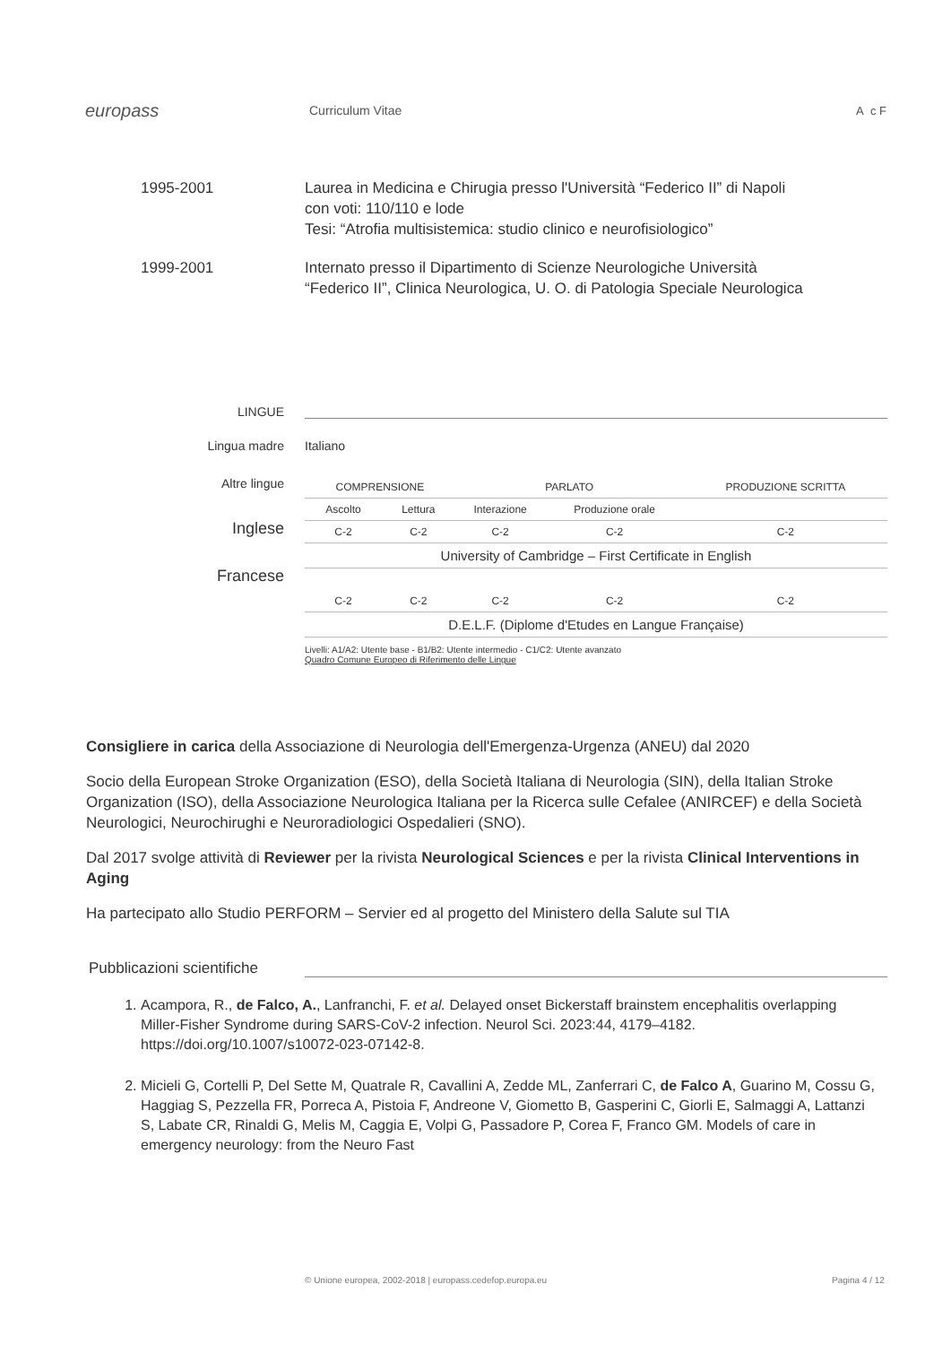europass
Curriculum Vitae A c F
1995-2001 Laurea in Medicina e Chirugia presso l'Università “Federico II” di Napoli
con voti: 110/110 e lode
Tesi: “Atrofia multisistemica: studio clinico e neurofisiologico”
1999-2001 Internato presso il Dipartimento di Scienze Neurologiche Università
“Federico II”, Clinica Neurologica, U. O. di Patologia Speciale Neurologica
LINGUE
Lingua madre
Italiano
Altre lingue
Inglese
Francese
| COMPRENSIONE | | PARLATO | | PRODUZIONE SCRITTA |
| Ascolto | Lettura | Interazione | Produzione orale | |
| C-2 | C-2 | C-2 | C-2 | C-2 |
| University of Cambridge – First Certificate in English | | | | |
| C-2 | C-2 | C-2 | C-2 | C-2 |
| D.E.L.F. (Diplome d'Etudes en Langue Française) | | | | |
Livelli: A1/A2: Utente base - B1/B2: Utente intermedio - C1/C2: Utente avanzato
Quadro Comune Europeo di Riferimento delle Lingue
Consigliere in carica della Associazione di Neurologia dell'Emergenza-Urgenza (ANEU) dal 2020
Socio della European Stroke Organization (ESO), della Società Italiana di Neurologia (SIN), della Italian Stroke Organization (ISO), della Associazione Neurologica Italiana per la Ricerca sulle Cefalee (ANIRCEF) e della Società Neurologici, Neurochirughi e Neuroradiologici Ospedalieri (SNO).
Dal 2017 svolge attività di Reviewer per la rivista Neurological Sciences e per la rivista Clinical Interventions in Aging
Ha partecipato allo Studio PERFORM – Servier ed al progetto del Ministero della Salute sul TIA
Pubblicazioni scientifiche
1. Acampora, R., de Falco, A., Lanfranchi, F. et al. Delayed onset Bickerstaff brainstem encephalitis overlapping Miller-Fisher Syndrome during SARS-CoV-2 infection. Neurol Sci. 2023:44, 4179–4182. https://doi.org/10.1007/s10072-023-07142-8.
2. Micieli G, Cortelli P, Del Sette M, Quatrale R, Cavallini A, Zedde ML, Zanferrari C, de Falco A, Guarino M, Cossu G, Haggiag S, Pezzella FR, Porreca A, Pistoia F, Andreone V, Giometto B, Gasperini C, Giorli E, Salmaggi A, Lattanzi S, Labate CR, Rinaldi G, Melis M, Caggia E, Volpi G, Passadore P, Corea F, Franco GM. Models of care in emergency neurology: from the Neuro Fast
© Unione europea, 2002-2018 | europass.cedefop.europa.eu
Pagina 4 / 12